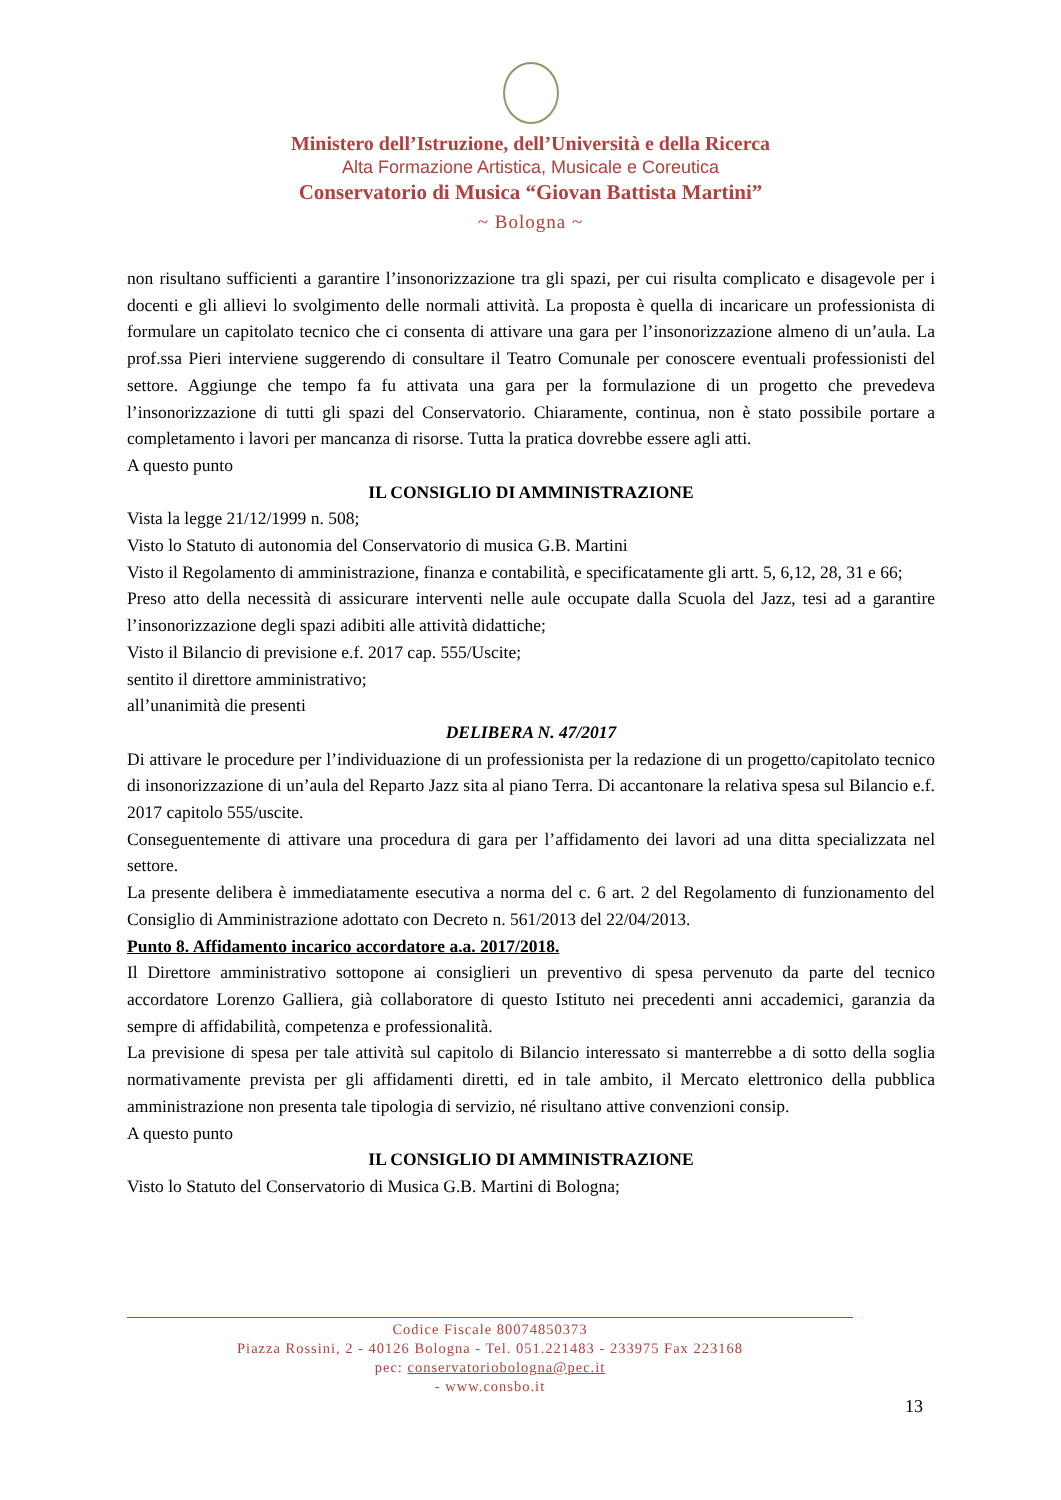Ministero dell’Istruzione, dell’Università e della Ricerca
Alta Formazione Artistica, Musicale e Coreutica
Conservatorio di Musica “Giovan Battista Martini”
~ Bologna ~
non risultano sufficienti a garantire l’insonorizzazione tra gli spazi, per cui risulta complicato e disagevole per i docenti e gli allievi lo svolgimento delle normali attività. La proposta è quella di incaricare un professionista di formulare un capitolato tecnico che ci consenta di attivare una gara per l’insonorizzazione almeno di un’aula. La prof.ssa Pieri interviene suggerendo di consultare il Teatro Comunale per conoscere eventuali professionisti del settore. Aggiunge che tempo fa fu attivata una gara per la formulazione di un progetto che prevedeva l’insonorizzazione di tutti gli spazi del Conservatorio. Chiaramente, continua, non è stato possibile portare a completamento i lavori per mancanza di risorse. Tutta la pratica dovrebbe essere agli atti.
A questo punto
IL CONSIGLIO DI AMMINISTRAZIONE
Vista la legge 21/12/1999 n. 508;
Visto lo Statuto di autonomia del Conservatorio di musica G.B. Martini
Visto il Regolamento di amministrazione, finanza e contabilità, e specificatamente gli artt. 5, 6,12, 28, 31 e 66;
Preso atto della necessità di assicurare interventi nelle aule occupate dalla Scuola del Jazz, tesi ad a garantire l’insonorizzazione degli spazi adibiti alle attività didattiche;
Visto il Bilancio di previsione e.f. 2017 cap. 555/Uscite;
sentito il direttore amministrativo;
all’unanimità die presenti
DELIBERA N. 47/2017
Di attivare le procedure per l’individuazione di un professionista per la redazione di un progetto/capitolato tecnico di insonorizzazione di un’aula del Reparto Jazz sita al piano Terra. Di accantonare la relativa spesa sul Bilancio e.f. 2017 capitolo 555/uscite.
Conseguentemente di attivare una procedura di gara per l’affidamento dei lavori ad una ditta specializzata nel settore.
La presente delibera è immediatamente esecutiva a norma del c. 6 art. 2 del Regolamento di funzionamento del Consiglio di Amministrazione adottato con Decreto n. 561/2013 del 22/04/2013.
Punto 8. Affidamento incarico accordatore a.a. 2017/2018.
Il Direttore amministrativo sottopone ai consiglieri un preventivo di spesa pervenuto da parte del tecnico accordatore Lorenzo Galliera, già collaboratore di questo Istituto nei precedenti anni accademici, garanzia da sempre di affidabilità, competenza e professionalità.
La previsione di spesa per tale attività sul capitolo di Bilancio interessato si manterrebbe a di sotto della soglia normativamente prevista per gli affidamenti diretti, ed in tale ambito, il Mercato elettronico della pubblica amministrazione non presenta tale tipologia di servizio, né risultano attive convenzioni consip.
A questo punto
IL CONSIGLIO DI AMMINISTRAZIONE
Visto lo Statuto del Conservatorio di Musica G.B. Martini di Bologna;
Codice Fiscale 80074850373
Piazza Rossini, 2 - 40126 Bologna - Tel. 051.221483 - 233975 Fax 223168
pec: conservatoriobologna@pec.it
- www.consbo.it
13